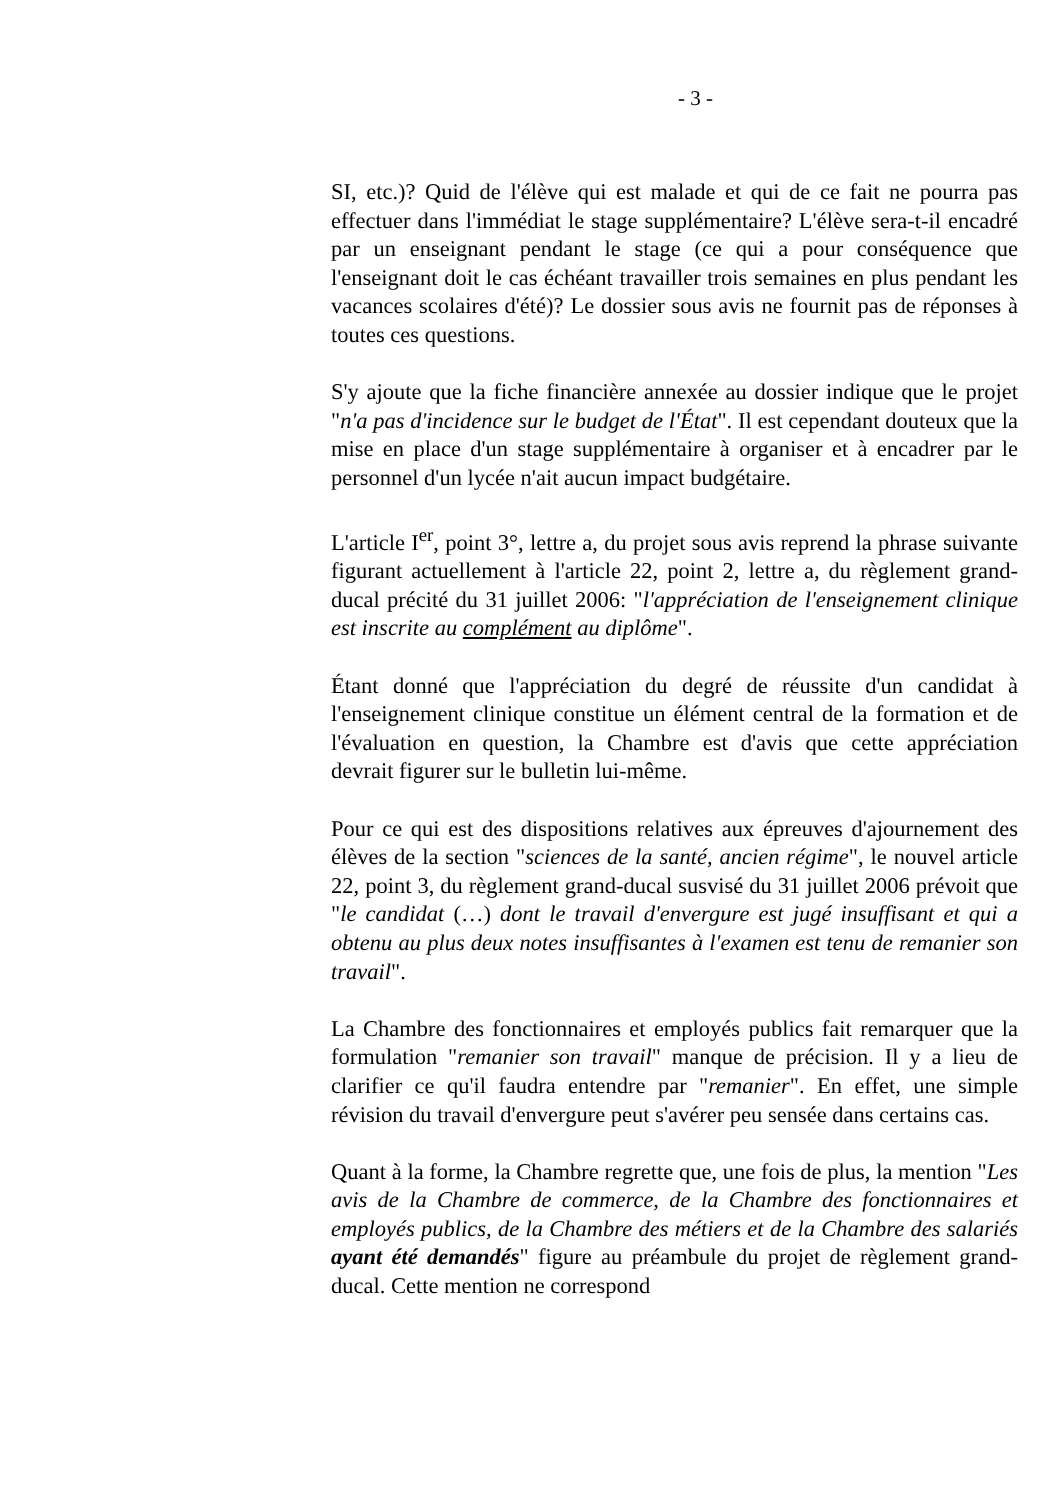- 3 -
SI, etc.)? Quid de l'élève qui est malade et qui de ce fait ne pourra pas effectuer dans l'immédiat le stage supplémentaire? L'élève sera-t-il encadré par un enseignant pendant le stage (ce qui a pour conséquence que l'enseignant doit le cas échéant travailler trois semaines en plus pendant les vacances scolaires d'été)? Le dossier sous avis ne fournit pas de réponses à toutes ces questions.
S'y ajoute que la fiche financière annexée au dossier indique que le projet "n'a pas d'incidence sur le budget de l'État". Il est cependant douteux que la mise en place d'un stage supplémentaire à organiser et à encadrer par le personnel d'un lycée n'ait aucun impact budgétaire.
L'article I<sup>er</sup>, point 3°, lettre a, du projet sous avis reprend la phrase suivante figurant actuellement à l'article 22, point 2, lettre a, du règlement grand-ducal précité du 31 juillet 2006: "l'appréciation de l'enseignement clinique est inscrite au complément au diplôme".
Étant donné que l'appréciation du degré de réussite d'un candidat à l'enseignement clinique constitue un élément central de la formation et de l'évaluation en question, la Chambre est d'avis que cette appréciation devrait figurer sur le bulletin lui-même.
Pour ce qui est des dispositions relatives aux épreuves d'ajournement des élèves de la section "sciences de la santé, ancien régime", le nouvel article 22, point 3, du règlement grand-ducal susvisé du 31 juillet 2006 prévoit que "le candidat (…) dont le travail d'envergure est jugé insuffisant et qui a obtenu au plus deux notes insuffisantes à l'examen est tenu de remanier son travail".
La Chambre des fonctionnaires et employés publics fait remarquer que la formulation "remanier son travail" manque de précision. Il y a lieu de clarifier ce qu'il faudra entendre par "remanier". En effet, une simple révision du travail d'envergure peut s'avérer peu sensée dans certains cas.
Quant à la forme, la Chambre regrette que, une fois de plus, la mention "Les avis de la Chambre de commerce, de la Chambre des fonctionnaires et employés publics, de la Chambre des métiers et de la Chambre des salariés ayant été demandés" figure au préambule du projet de règlement grand-ducal. Cette mention ne correspond